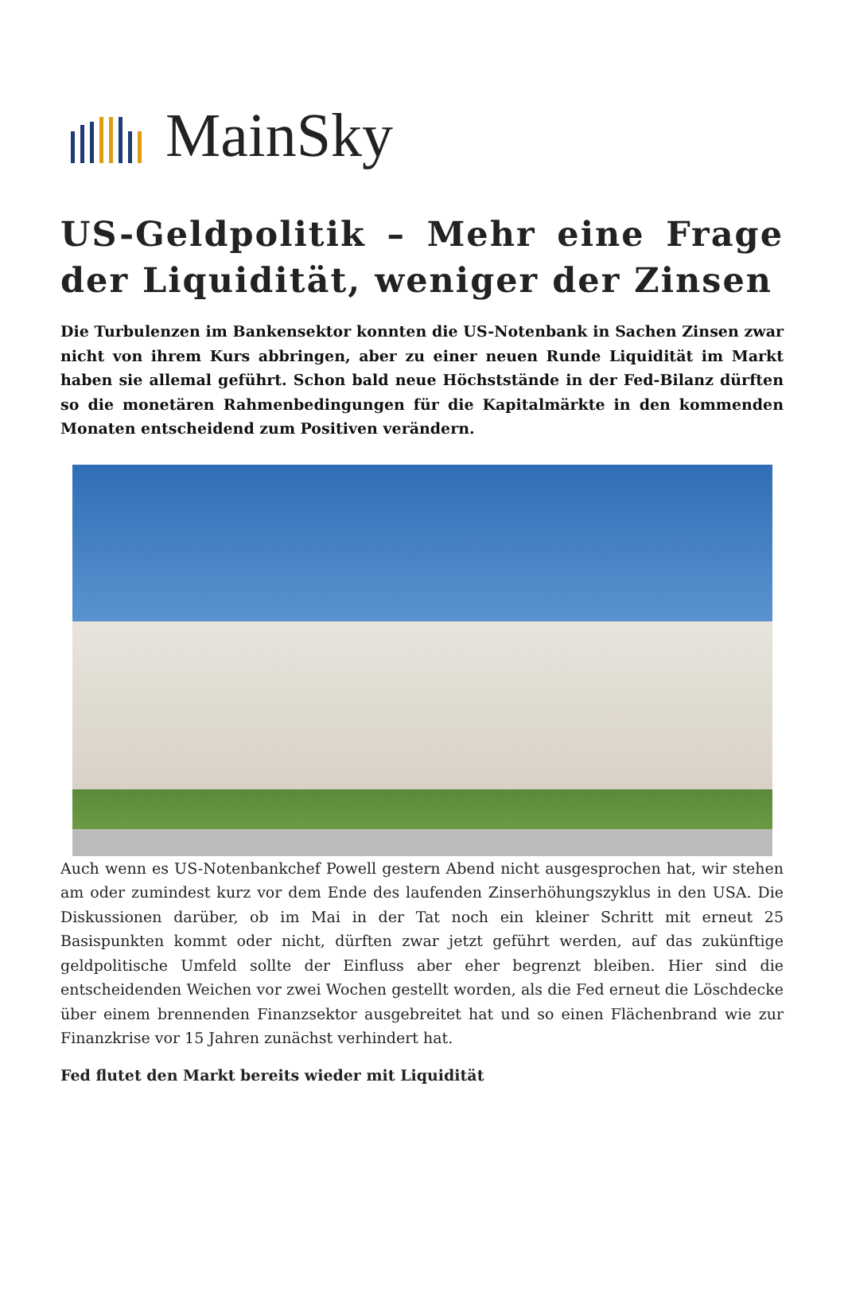MainSky
US-Geldpolitik – Mehr eine Frage der Liquidität, weniger der Zinsen
Die Turbulenzen im Bankensektor konnten die US-Notenbank in Sachen Zinsen zwar nicht von ihrem Kurs abbringen, aber zu einer neuen Runde Liquidität im Markt haben sie allemal geführt. Schon bald neue Höchststände in der Fed-Bilanz dürften so die monetären Rahmenbedingungen für die Kapitalmärkte in den kommenden Monaten entscheidend zum Positiven verändern.
Auch wenn es US-Notenbankchef Powell gestern Abend nicht ausgesprochen hat, wir stehen am oder zumindest kurz vor dem Ende des laufenden Zinserhöhungszyklus in den USA. Die Diskussionen darüber, ob im Mai in der Tat noch ein kleiner Schritt mit erneut 25 Basispunkten kommt oder nicht, dürften zwar jetzt geführt werden, auf das zukünftige geldpolitische Umfeld sollte der Einfluss aber eher begrenzt bleiben. Hier sind die entscheidenden Weichen vor zwei Wochen gestellt worden, als die Fed erneut die Löschdecke über einem brennenden Finanzsektor ausgebreitet hat und so einen Flächenbrand wie zur Finanzkrise vor 15 Jahren zunächst verhindert hat.
Fed flutet den Markt bereits wieder mit Liquidität